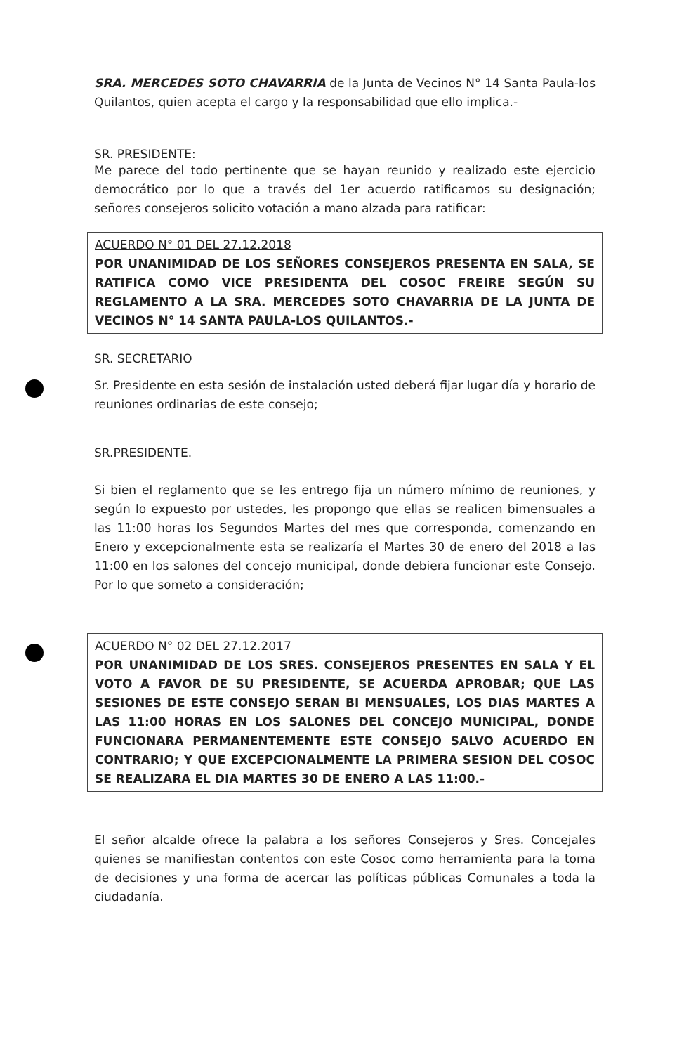SRA. MERCEDES SOTO CHAVARRIA de la Junta de Vecinos N° 14 Santa Paula-los Quilantos, quien acepta el cargo y la responsabilidad que ello implica.-
SR. PRESIDENTE:
Me parece del todo pertinente que se hayan reunido y realizado este ejercicio democrático por lo que a través del 1er acuerdo ratificamos su designación; señores consejeros solicito votación a mano alzada para ratificar:
ACUERDO N° 01 DEL 27.12.2018
POR UNANIMIDAD DE LOS SEÑORES CONSEJEROS PRESENTA EN SALA, SE RATIFICA COMO VICE PRESIDENTA DEL COSOC FREIRE SEGÚN SU REGLAMENTO A LA SRA. MERCEDES SOTO CHAVARRIA DE LA JUNTA DE VECINOS N° 14 SANTA PAULA-LOS QUILANTOS.-
SR. SECRETARIO
Sr. Presidente en esta sesión de instalación usted deberá fijar lugar día y horario de reuniones ordinarias de este consejo;
SR.PRESIDENTE.
Si bien el reglamento que se les entrego fija un número mínimo de reuniones, y según lo expuesto por ustedes, les propongo que ellas se realicen bimensuales a las 11:00 horas los Segundos Martes del mes que corresponda, comenzando en Enero y excepcionalmente esta se realizaría el Martes 30 de enero del 2018 a las 11:00 en los salones del concejo municipal, donde debiera funcionar este Consejo. Por lo que someto a consideración;
ACUERDO N° 02 DEL 27.12.2017
POR UNANIMIDAD DE LOS SRES. CONSEJEROS PRESENTES EN SALA Y EL VOTO A FAVOR DE SU PRESIDENTE, SE ACUERDA APROBAR; QUE LAS SESIONES DE ESTE CONSEJO SERAN BI MENSUALES, LOS DIAS MARTES A LAS 11:00 HORAS EN LOS SALONES DEL CONCEJO MUNICIPAL, DONDE FUNCIONARA PERMANENTEMENTE ESTE CONSEJO SALVO ACUERDO EN CONTRARIO; Y QUE EXCEPCIONALMENTE LA PRIMERA SESION DEL COSOC SE REALIZARA EL DIA MARTES 30 DE ENERO A LAS 11:00.-
El señor alcalde ofrece la palabra a los señores Consejeros y Sres. Concejales quienes se manifiestan contentos con este Cosoc como herramienta para la toma de decisiones y una forma de acercar las políticas públicas Comunales a toda la ciudadanía.